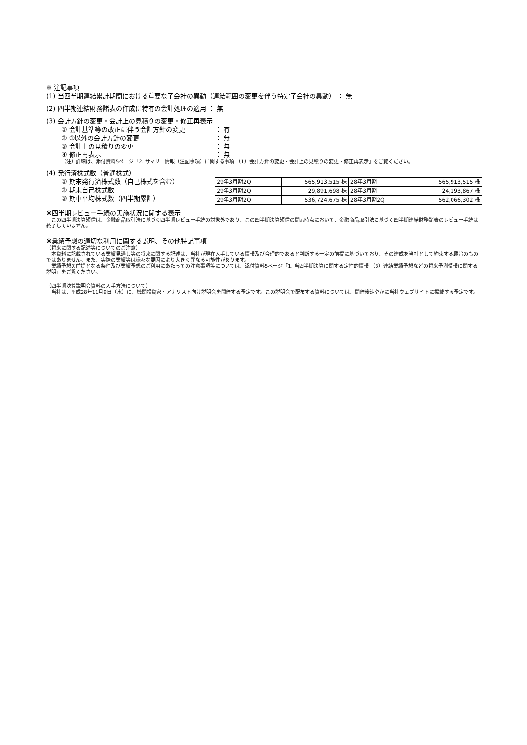※ 注記事項
(1) 当四半期連結累計期間における重要な子会社の異動（連結範囲の変更を伴う特定子会社の異動） ： 無
(2) 四半期連結財務諸表の作成に特有の会計処理の適用 ： 無
(3) 会計方針の変更・会計上の見積りの変更・修正再表示
① 会計基準等の改正に伴う会計方針の変更 ： 有
② ①以外の会計方針の変更 ： 無
③ 会計上の見積りの変更 ： 無
④ 修正再表示 ： 無
（注）詳細は、添付資料5ページ「2. サマリー情報（注記事項）に関する事項 （1）会計方針の変更・会計上の見積りの変更・修正再表示」をご覧ください。
(4) 発行済株式数（普通株式）
① 期末発行済株式数（自己株式を含む）
② 期末自己株式数
③ 期中平均株式数（四半期累計）
| 29年3月期2Q | 565,913,515 株 | 28年3月期 | 565,913,515 株 |
| 29年3月期2Q | 29,891,698 株 | 28年3月期 | 24,193,867 株 |
| 29年3月期2Q | 536,724,675 株 | 28年3月期2Q | 562,066,302 株 |
※四半期レビュー手続の実施状況に関する表示
　この四半期決算短信は、金融商品取引法に基づく四半期レビュー手続の対象外であり、この四半期決算短信の開示時点において、金融商品取引法に基づく四半期連結財務諸表のレビュー手続は終了していません。
※業績予想の適切な利用に関する説明、その他特記事項
（将来に関する記述等についてのご注意）
　本資料に記載されている業績見通し等の将来に関する記述は、当社が現在入手している情報及び合理的であると判断する一定の前提に基づいており、その達成を当社として約束する趣旨のものではありません。また、実際の業績等は様々な要因により大きく異なる可能性があります。
　業績予想の前提となる条件及び業績予想のご利用にあたっての注意事項等については、添付資料5ページ「1. 当四半期決算に関する定性的情報 （3）連結業績予想などの将来予測情報に関する説明」をご覧ください。
（四半期決算説明会資料の入手方法について）
　当社は、平成28年11月9日（水）に、機関投資家・アナリスト向け説明会を開催する予定です。この説明会で配布する資料については、開催後速やかに当社ウェブサイトに掲載する予定です。